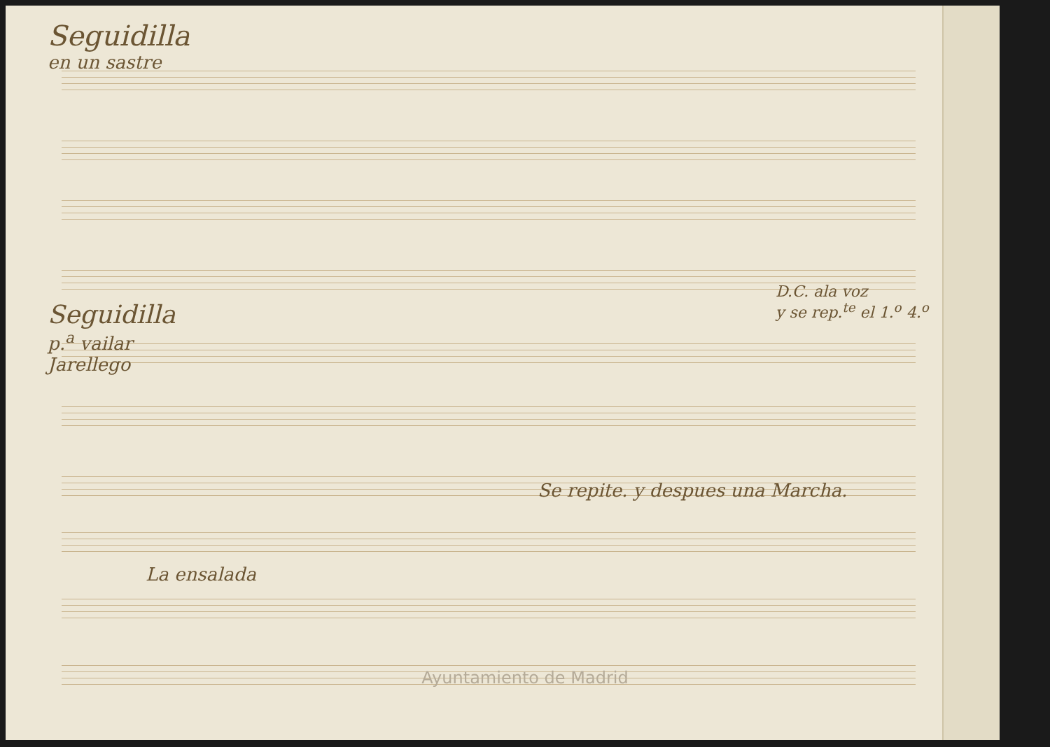Seguidilla
en un sastre
D.C. ala voz
y se rep.<sup>te</sup> el 1.<sup>o</sup> 4.<sup>o</sup>
Seguidilla
p.<sup>a</sup> vailar
Jarellego
Se repite. y despues una Marcha.
La ensalada
Ayuntamiento de Madrid